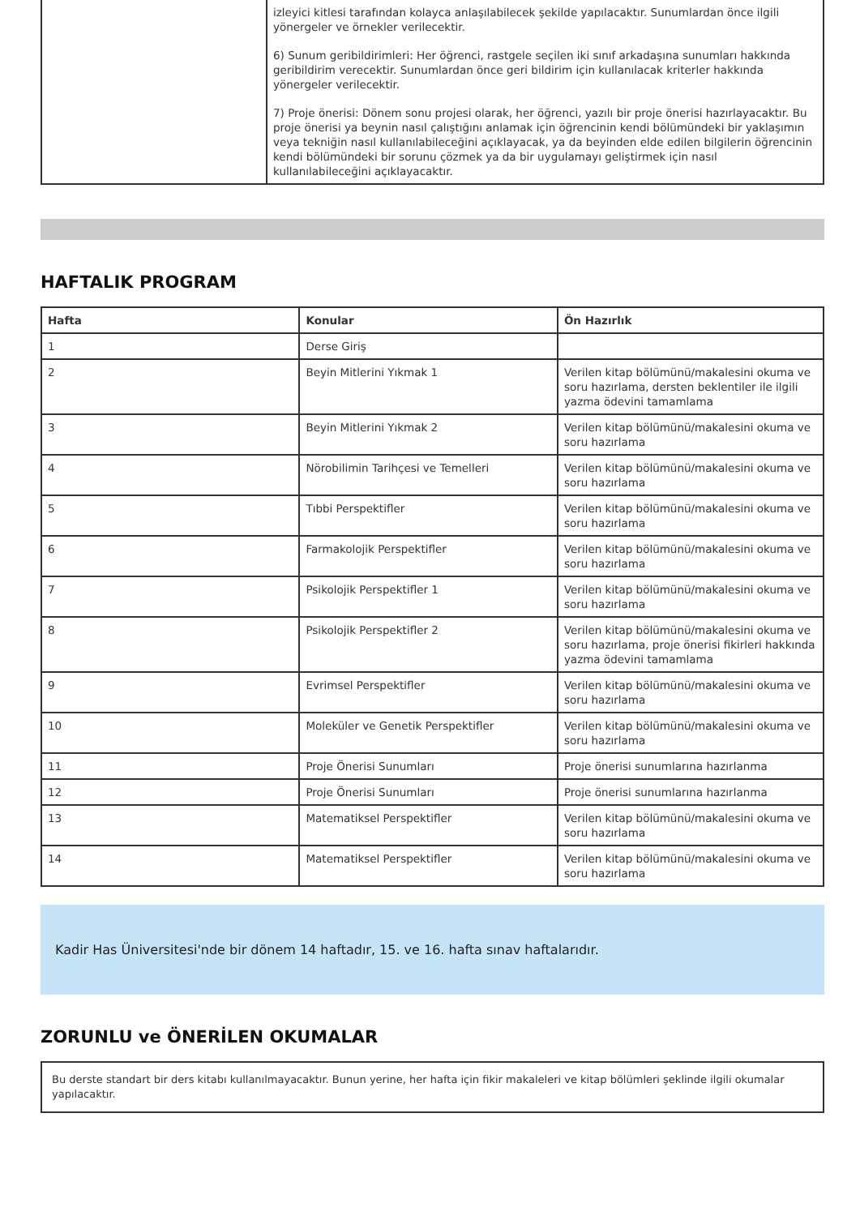| | izleyici kitlesi tarafından kolayca anlaşılabilecek şekilde yapılacaktır. Sunumlardan önce ilgili yönergeler ve örnekler verilecektir. 6) Sunum geribildirimleri: Her öğrenci, rastgele seçilen iki sınıf arkadaşına sunumları hakkında geribildirim verecektir. Sunumlardan önce geri bildirim için kullanılacak kriterler hakkında yönergeler verilecektir. 7) Proje önerisi: Dönem sonu projesi olarak, her öğrenci, yazılı bir proje önerisi hazırlayacaktır. Bu proje önerisi ya beynin nasıl çalıştığını anlamak için öğrencinin kendi bölümündeki bir yaklaşımın veya tekniğin nasıl kullanılabileceğini açıklayacak, ya da beyinden elde edilen bilgilerin öğrencinin kendi bölümündeki bir sorunu çözmek ya da bir uygulamayı geliştirmek için nasıl kullanılabileceğini açıklayacaktır. |
HAFTALIK PROGRAM
| Hafta | Konular | Ön Hazırlık |
| --- | --- | --- |
| 1 | Derse Giriş | |
| 2 | Beyin Mitlerini Yıkmak 1 | Verilen kitap bölümünü/makalesini okuma ve soru hazırlama, dersten beklentiler ile ilgili yazma ödevini tamamlama |
| 3 | Beyin Mitlerini Yıkmak 2 | Verilen kitap bölümünü/makalesini okuma ve soru hazırlama |
| 4 | Nörobilimin Tarihçesi ve Temelleri | Verilen kitap bölümünü/makalesini okuma ve soru hazırlama |
| 5 | Tıbbi Perspektifler | Verilen kitap bölümünü/makalesini okuma ve soru hazırlama |
| 6 | Farmakolojik Perspektifler | Verilen kitap bölümünü/makalesini okuma ve soru hazırlama |
| 7 | Psikolojik Perspektifler 1 | Verilen kitap bölümünü/makalesini okuma ve soru hazırlama |
| 8 | Psikolojik Perspektifler 2 | Verilen kitap bölümünü/makalesini okuma ve soru hazırlama, proje önerisi fikirleri hakkında yazma ödevini tamamlama |
| 9 | Evrimsel Perspektifler | Verilen kitap bölümünü/makalesini okuma ve soru hazırlama |
| 10 | Moleküler ve Genetik Perspektifler | Verilen kitap bölümünü/makalesini okuma ve soru hazırlama |
| 11 | Proje Önerisi Sunumları | Proje önerisi sunumlarına hazırlanma |
| 12 | Proje Önerisi Sunumları | Proje önerisi sunumlarına hazırlanma |
| 13 | Matematiksel Perspektifler | Verilen kitap bölümünü/makalesini okuma ve soru hazırlama |
| 14 | Matematiksel Perspektifler | Verilen kitap bölümünü/makalesini okuma ve soru hazırlama |
Kadir Has Üniversitesi'nde bir dönem 14 haftadır, 15. ve 16. hafta sınav haftalarıdır.
ZORUNLU ve ÖNERİLEN OKUMALAR
Bu derste standart bir ders kitabı kullanılmayacaktır. Bunun yerine, her hafta için fikir makaleleri ve kitap bölümleri şeklinde ilgili okumalar yapılacaktır.